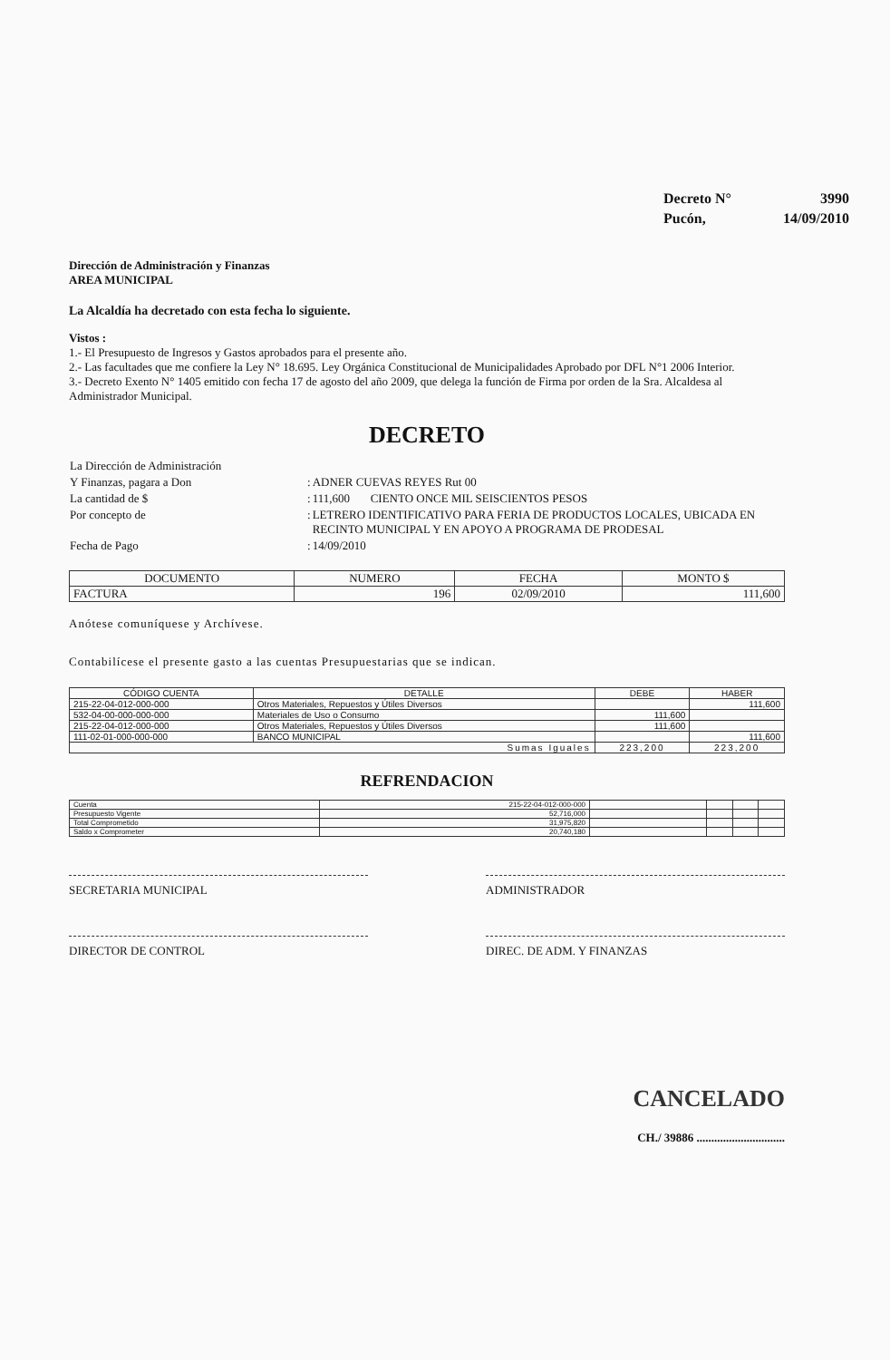| Decreto N° | 3990 |
| Pucón, | 14/09/2010 |
Dirección de Administración y Finanzas
AREA MUNICIPAL
La Alcaldía ha decretado con esta fecha lo siguiente.
Vistos :
1.- El Presupuesto de Ingresos y Gastos aprobados para el presente año.
2.- Las facultades que me confiere la Ley N° 18.695. Ley Orgánica Constitucional de Municipalidades Aprobado por DFL N°1 2006 Interior.
3.- Decreto Exento N° 1405 emitido con fecha 17 de agosto del año 2009, que delega la función de Firma por orden de la Sra. Alcaldesa al Administrador Municipal.
DECRETO
| La Dirección de Administración | | |
| Y Finanzas, pagara a Don | : | ADNER CUEVAS REYES Rut 00 |
| La cantidad de $ | : | 111,600 CIENTO ONCE MIL SEISCIENTOS PESOS |
| Por concepto de | : | LETRERO IDENTIFICATIVO PARA FERIA DE PRODUCTOS LOCALES, UBICADA EN RECINTO MUNICIPAL Y EN APOYO A PROGRAMA DE PRODESAL |
| Fecha de Pago | : | 14/09/2010 |
| DOCUMENTO | NUMERO | FECHA | MONTO $ |
| --- | --- | --- | --- |
| FACTURA | 196 | 02/09/2010 | 111,600 |
Anótese comuníquese y Archívese.
Contabilícese el presente gasto a las cuentas Presupuestarias que se indican.
| CÓDIGO CUENTA | DETALLE | DEBE | HABER |
| --- | --- | --- | --- |
| 215-22-04-012-000-000 | Otros Materiales, Repuestos y Útiles Diversos | | 111,600 |
| 532-04-00-000-000-000 | Materiales de Uso o Consumo | 111,600 | |
| 215-22-04-012-000-000 | Otros Materiales, Repuestos y Útiles Diversos | 111,600 | |
| 111-02-01-000-000-000 | BANCO MUNICIPAL | | 111,600 |
| Sumas Iguales | | 223,200 | 223,200 |
REFRENDACION
| Cuenta | 215-22-04-012-000-000 | | | | |
| Presupuesto Vigente | 52,716,000 | | | | |
| Total Comprometido | 31,975,820 | | | | |
| Saldo x Comprometer | 20,740,180 | | | | |
SECRETARIA MUNICIPAL ADMINISTRADOR
DIRECTOR DE CONTROL DIREC. DE ADM. Y FINANZAS
CANCELADO
CH./ 39886 ..............................